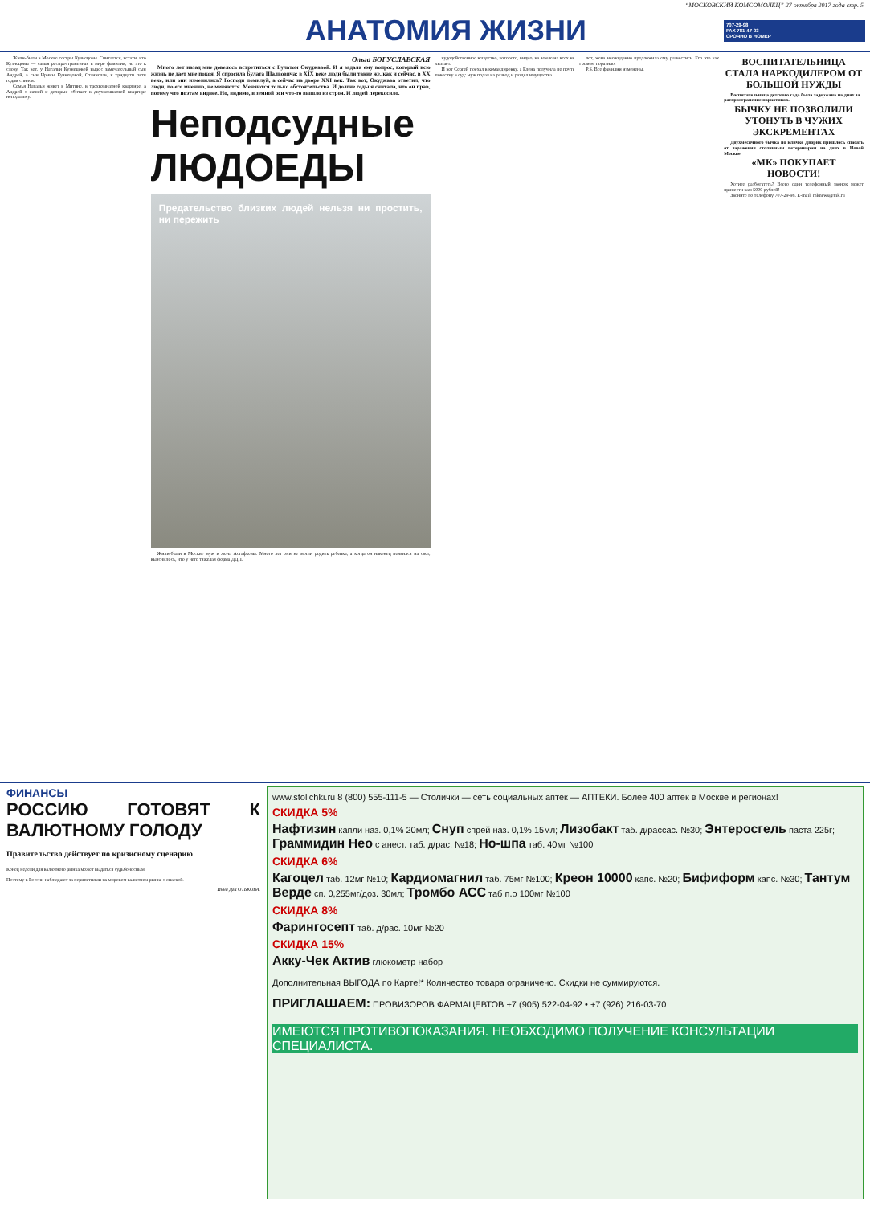“МОСКОВСКИЙ КОМСОМОЛЕЦ” 27 октября 2017 года стр. 5
АНАТОМИЯ ЖИЗНИ
707-29-98
FAX 781-47-03
СРОЧНО В НОМЕР
Жили-были в Москве сестры Кузнецовы. Считается, кстати, что Кузнецовы — самая распространенная в мире фамилия, но это к слову. Так вот, у Натальи Кузнецовой вырос замечательный сын Андрей, а сын Ирины Кузнецовой, Станислав, к тридцати пяти годам спился.
Семья Натальи живет в Митине, в трехкомнатной квартире, а Андрей с женой и дочерью обитает в двухкомнатной квартире неподалеку.
Ольга БОГУСЛАВСКАЯ
Много лет назад мне довелось встретиться с Булатом Окуджавой. И я задала ему вопрос, который всю жизнь не дает мне покоя. Я спросила Булата Шалвовича: в XIX веке люди были такие же, как и сейчас, в XX веке, или они изменились? Господи помилуй, а сейчас на дворе XXI век. Так вот, Окуджава ответил, что люди, по его мнению, не меняются. Меняются только обстоятельства. И долгие годы я считала, что он прав, потому что поэтам виднее. Но, видимо, в земной оси что-то вышло из строя. И людей перекосило.
Неподсудные
ЛЮДОЕДЫ
Предательство близких людей нельзя ни простить, ни пережить
Жили-были в Москве муж и жена Астафьевы. Много лет они не могли родить ребенка, а когда он наконец появился на свет, выяснилось, что у него тяжелая форма ДЦП.
чудодейственное вещество, которого, видно, на земле на всех не хватает.
И вот Сергей поехал в командировку, а Елена получила по почте повестку в суд: муж подал на развод и раздел имущества.
лет, жена неожиданно предложила ему развестись. Его это как громом поразило.
P.S. Все фамилии изменены.
ВОСПИТАТЕЛЬНИЦА СТАЛА НАРКОДИЛЕРОМ ОТ БОЛЬШОЙ НУЖДЫ
Воспитательница детского сада была задержана на днях за... распространение наркотиков.
БЫЧКУ НЕ ПОЗВОЛИЛИ УТОНУТЬ В ЧУЖИХ ЭКСКРЕМЕНТАХ
Двухмесячного бычка по кличке Дворик пришлось спасать от заражения столичным ветеринарам на днях в Новой Москве.
«МК» ПОКУПАЕТ НОВОСТИ!
Хотите разбогатеть? Всего один телефонный звонок может принести вам 5000 рублей!
Звоните по телефону 707-29-98. E-mail: mknews@mk.ru
ФИНАНСЫ
РОССИЮ ГОТОВЯТ К ВАЛЮТНОМУ ГОЛОДУ
Правительство действует по кризисному сценарию
Конец недели для валютного рынка может выдаться судьбоносным.
Поэтому в России наблюдают за перипетиями на мировом валютном рынке с опаской.
Инна ДЕГОТЬКОВА.
www.stolichki.ru 8 (800) 555-111-5 — Столички — сеть социальных аптек — АПТЕКИ. Более 400 аптек в Москве и регионах!
СКИДКА 5%
Нафтизин капли наз. 0,1% 20мл; Снуп спрей наз. 0,1% 15мл; Лизобакт таб. д/рассас. №30; Энтеросгель паста 225г; Граммидин Нео с анест. таб. д/рас. №18; Но-шпа таб. 40мг №100
СКИДКА 6%
Кагоцел таб. 12мг №10; Кардиомагнил таб. 75мг №100; Креон 10000 капс. №20; Бифиформ капс. №30; Тантум Верде сп. 0,255мг/доз. 30мл; Тромбо АСС таб п.о 100мг №100
СКИДКА 8%
Фарингосепт таб. д/рас. 10мг №20
СКИДКА 15%
Акку-Чек Актив глюкометр набор
Дополнительная ВЫГОДА по Карте!* Количество товара ограничено. Скидки не суммируются.
ПРИГЛАШАЕМ: ПРОВИЗОРОВ ФАРМАЦЕВТОВ +7 (905) 522-04-92 • +7 (926) 216-03-70
ИМЕЮТСЯ ПРОТИВОПОКАЗАНИЯ. НЕОБХОДИМО ПОЛУЧЕНИЕ КОНСУЛЬТАЦИИ СПЕЦИАЛИСТА.